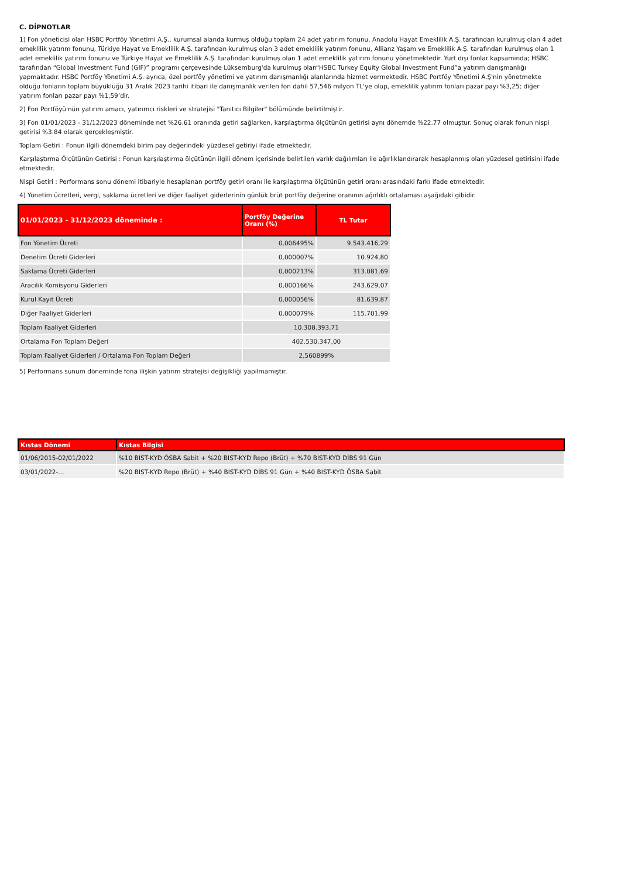C. DİPNOTLAR
1) Fon yöneticisi olan HSBC Portföy Yönetimi A.Ş., kurumsal alanda kurmuş olduğu toplam 24 adet yatırım fonunu, Anadolu Hayat Emeklilik A.Ş. tarafından kurulmuş olan 4 adet emeklilik yatırım fonunu, Türkiye Hayat ve Emeklilik A.Ş. tarafından kurulmuş olan 3 adet emeklilik yatırım fonunu, Allianz Yaşam ve Emeklilik A.Ş. tarafından kurulmuş olan 1 adet emeklilik yatırım fonunu ve Türkiye Hayat ve Emeklilik A.Ş. tarafından kurulmuş olan 1 adet emeklilik yatırım fonunu yönetmektedir. Yurt dışı fonlar kapsamında; HSBC tarafından “Global Investment Fund (GIF)” programı çerçevesinde Lüksemburg'da kurulmuş olan“HSBC Turkey Equity Global Investment Fund”a yatırım danışmanlığı yapmaktadır. HSBC Portföy Yönetimi A.Ş. ayrıca, özel portföy yönetimi ve yatırım danışmanlığı alanlarında hizmet vermektedir. HSBC Portföy Yönetimi A.Ş'nin yönetmekte olduğu fonların toplam büyüklüğü 31 Aralık 2023 tarihi itibari ile danışmanlık verilen fon dahil 57,546 milyon TL'ye olup, emeklilik yatırım fonları pazar payı %3,25; diğer yatırım fonları pazar payı %1,59’dir.
2) Fon Portföyü'nün yatırım amacı, yatırımcı riskleri ve stratejisi "Tanıtıcı Bilgiler" bölümünde belirtilmiştir.
3) Fon 01/01/2023 - 31/12/2023 döneminde net %26.61 oranında getiri sağlarken, karşılaştırma ölçütünün getirisi aynı dönemde %22.77 olmuştur. Sonuç olarak fonun nispi getirisi %3.84 olarak gerçekleşmiştir.
Toplam Getiri : Fonun ilgili dönemdeki birim pay değerindeki yüzdesel getiriyi ifade etmektedir.
Karşılaştırma Ölçütünün Getirisi : Fonun karşılaştırma ölçütünün ilgili dönem içerisinde belirtilen varlık dağılımları ile ağırlıklandırarak hesaplanmış olan yüzdesel getirisini ifade etmektedir.
Nispi Getiri : Performans sonu dönemi itibariyle hesaplanan portföy getiri oranı ile karşılaştırma ölçütünün getiri oranı arasındaki farkı ifade etmektedir.
4) Yönetim ücretleri, vergi, saklama ücretleri ve diğer faaliyet giderlerinin günlük brüt portföy değerine oranının ağırlıklı ortalaması aşağıdaki gibidir.
| 01/01/2023 - 31/12/2023 döneminde : | Portföy Değerine Oranı (%) | TL Tutar |
| --- | --- | --- |
| Fon Yönetim Ücreti | 0,006495% | 9.543.416,29 |
| Denetim Ücreti Giderleri | 0,000007% | 10.924,80 |
| Saklama Ücreti Giderleri | 0,000213% | 313.081,69 |
| Aracılık Komisyonu Giderleri | 0,000166% | 243.629,07 |
| Kurul Kayıt Ücreti | 0,000056% | 81.639,87 |
| Diğer Faaliyet Giderleri | 0,000079% | 115.701,99 |
| Toplam Faaliyet Giderleri | 10.308.393,71 | |
| Ortalama Fon Toplam Değeri | 402.530.347,00 | |
| Toplam Faaliyet Giderleri / Ortalama Fon Toplam Değeri | 2,560899% | |
5) Performans sunum döneminde fona ilişkin yatırım stratejisi değişikliği yapılmamıştır.
| Kıstas Dönemi | Kıstas Bilgisi |
| --- | --- |
| 01/06/2015-02/01/2022 | %10 BIST-KYD ÖSBA Sabit + %20 BIST-KYD Repo (Brüt) + %70 BIST-KYD DİBS 91 Gün |
| 03/01/2022-... | %20 BIST-KYD Repo (Brüt) + %40 BIST-KYD DİBS 91 Gün + %40 BIST-KYD ÖSBA Sabit |